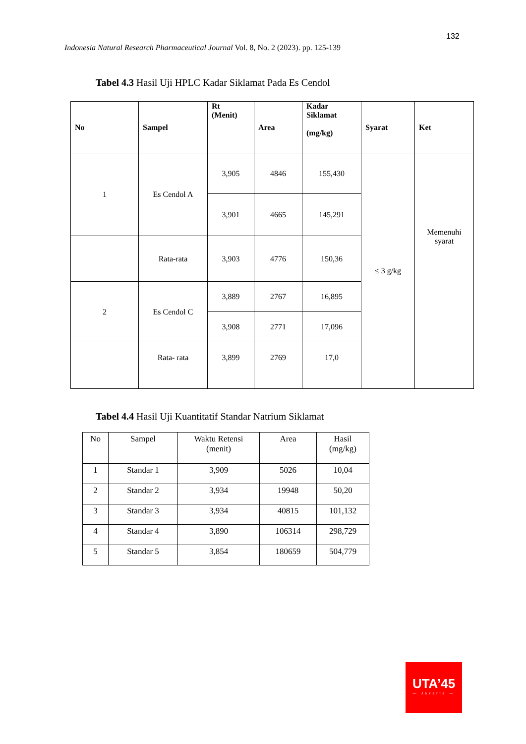132
Indonesia Natural Research Pharmaceutical Journal Vol. 8, No. 2 (2023). pp. 125-139
Tabel 4.3 Hasil Uji HPLC Kadar Siklamat Pada Es Cendol
| No | Sampel | Rt (Menit) | Area | Kadar Siklamat (mg/kg) | Syarat | Ket |
| --- | --- | --- | --- | --- | --- | --- |
| 1 | Es Cendol A | 3,905 | 4846 | 155,430 | ≤ 3 g/kg | Memenuhi syarat |
| | | 3,901 | 4665 | 145,291 | | |
| | Rata-rata | 3,903 | 4776 | 150,36 | | |
| 2 | Es Cendol C | 3,889 | 2767 | 16,895 | | |
| | | 3,908 | 2771 | 17,096 | | |
| | Rata- rata | 3,899 | 2769 | 17,0 | | |
Tabel 4.4 Hasil Uji Kuantitatif Standar Natrium Siklamat
| No | Sampel | Waktu Retensi (menit) | Area | Hasil (mg/kg) |
| 1 | Standar 1 | 3,909 | 5026 | 10,04 |
| 2 | Standar 2 | 3,934 | 19948 | 50,20 |
| 3 | Standar 3 | 3,934 | 40815 | 101,132 |
| 4 | Standar 4 | 3,890 | 106314 | 298,729 |
| 5 | Standar 5 | 3,854 | 180659 | 504,779 |
UTA’45
— Jakarta —